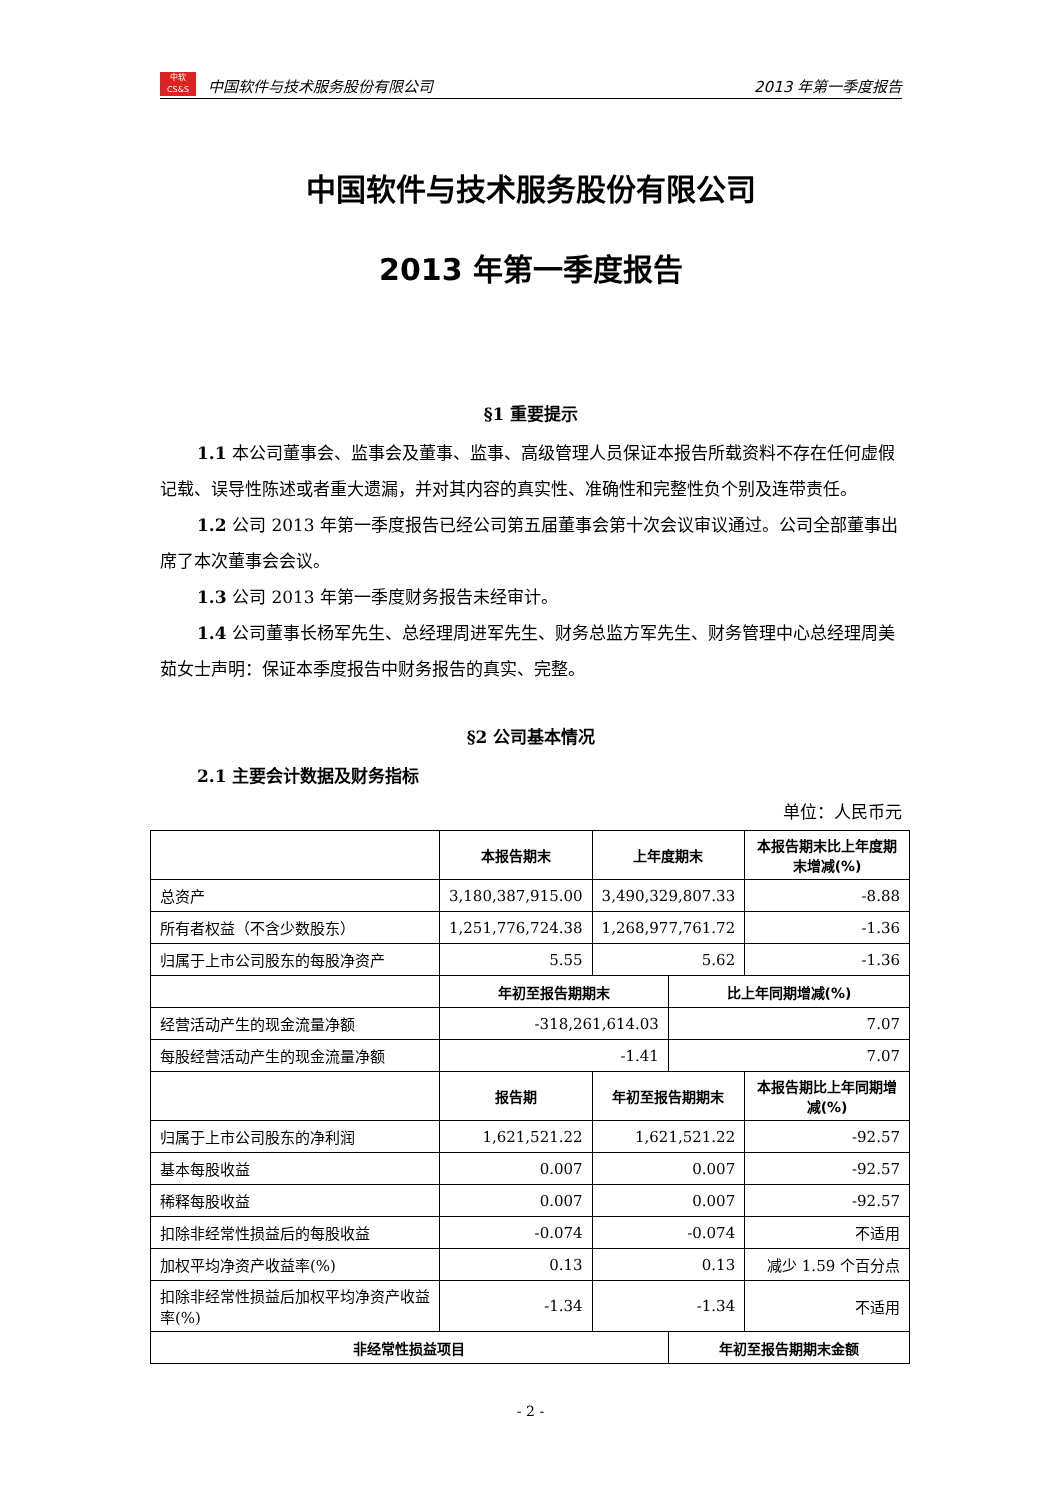中软
CS&S
中国软件与技术服务股份有限公司 2013 年第一季度报告
中国软件与技术服务股份有限公司
2013 年第一季度报告
§1 重要提示
1.1 本公司董事会、监事会及董事、监事、高级管理人员保证本报告所载资料不存在任何虚假记载、误导性陈述或者重大遗漏，并对其内容的真实性、准确性和完整性负个别及连带责任。
1.2 公司 2013 年第一季度报告已经公司第五届董事会第十次会议审议通过。公司全部董事出席了本次董事会会议。
1.3 公司 2013 年第一季度财务报告未经审计。
1.4 公司董事长杨军先生、总经理周进军先生、财务总监方军先生、财务管理中心总经理周美茹女士声明：保证本季度报告中财务报告的真实、完整。
§2 公司基本情况
2.1 主要会计数据及财务指标
单位：人民币元
| | 本报告期末 | 上年度期末 | | 本报告期末比上年度期末增减(%) |
| --- | --- | --- | --- | --- |
| 总资产 | 3,180,387,915.00 | 3,490,329,807.33 | | -8.88 |
| 所有者权益（不含少数股东） | 1,251,776,724.38 | 1,268,977,761.72 | | -1.36 |
| 归属于上市公司股东的每股净资产 | 5.55 | 5.62 | | -1.36 |
| | 年初至报告期期末 | | 比上年同期增减(%) | |
| 经营活动产生的现金流量净额 | -318,261,614.03 | | 7.07 | |
| 每股经营活动产生的现金流量净额 | -1.41 | | 7.07 | |
| | 报告期 | 年初至报告期期末 | | 本报告期比上年同期增减(%) |
| 归属于上市公司股东的净利润 | 1,621,521.22 | 1,621,521.22 | | -92.57 |
| 基本每股收益 | 0.007 | 0.007 | | -92.57 |
| 稀释每股收益 | 0.007 | 0.007 | | -92.57 |
| 扣除非经常性损益后的每股收益 | -0.074 | -0.074 | | 不适用 |
| 加权平均净资产收益率(%) | 0.13 | 0.13 | | 减少 1.59 个百分点 |
| 扣除非经常性损益后加权平均净资产收益率(%) | -1.34 | -1.34 | | 不适用 |
| 非经常性损益项目 | | | 年初至报告期期末金额 | |
- 2 -